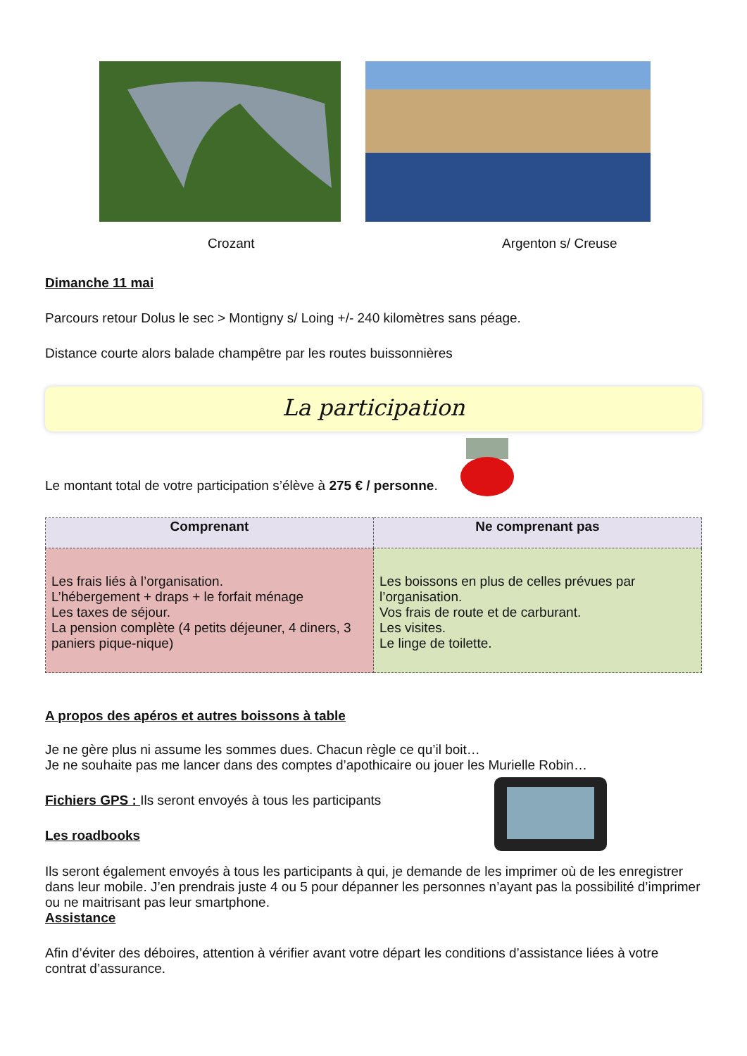Crozant Argenton s/ Creuse
Dimanche 11 mai
Parcours retour Dolus le sec > Montigny s/ Loing +/- 240 kilomètres sans péage.
Distance courte alors balade champêtre par les routes buissonnières
La participation
Le montant total de votre participation s’élève à 275 € / personne.
| Comprenant | Ne comprenant pas |
| --- | --- |
| Les frais liés à l’organisation. L’hébergement + draps + le forfait ménage Les taxes de séjour. La pension complète (4 petits déjeuner, 4 diners, 3 paniers pique-nique) | Les boissons en plus de celles prévues par l’organisation. Vos frais de route et de carburant. Les visites. Le linge de toilette. |
A propos des apéros et autres boissons à table
Je ne gère plus ni assume les sommes dues. Chacun règle ce qu’il boit…
Je ne souhaite pas me lancer dans des comptes d’apothicaire ou jouer les Murielle Robin…
Fichiers GPS : Ils seront envoyés à tous les participants
Les roadbooks
Ils seront également envoyés à tous les participants à qui, je demande de les imprimer où de les enregistrer dans leur mobile. J’en prendrais juste 4 ou 5 pour dépanner les personnes n’ayant pas la possibilité d’imprimer ou ne maitrisant pas leur smartphone.
Assistance
Afin d’éviter des déboires, attention à vérifier avant votre départ les conditions d’assistance liées à votre contrat d’assurance.